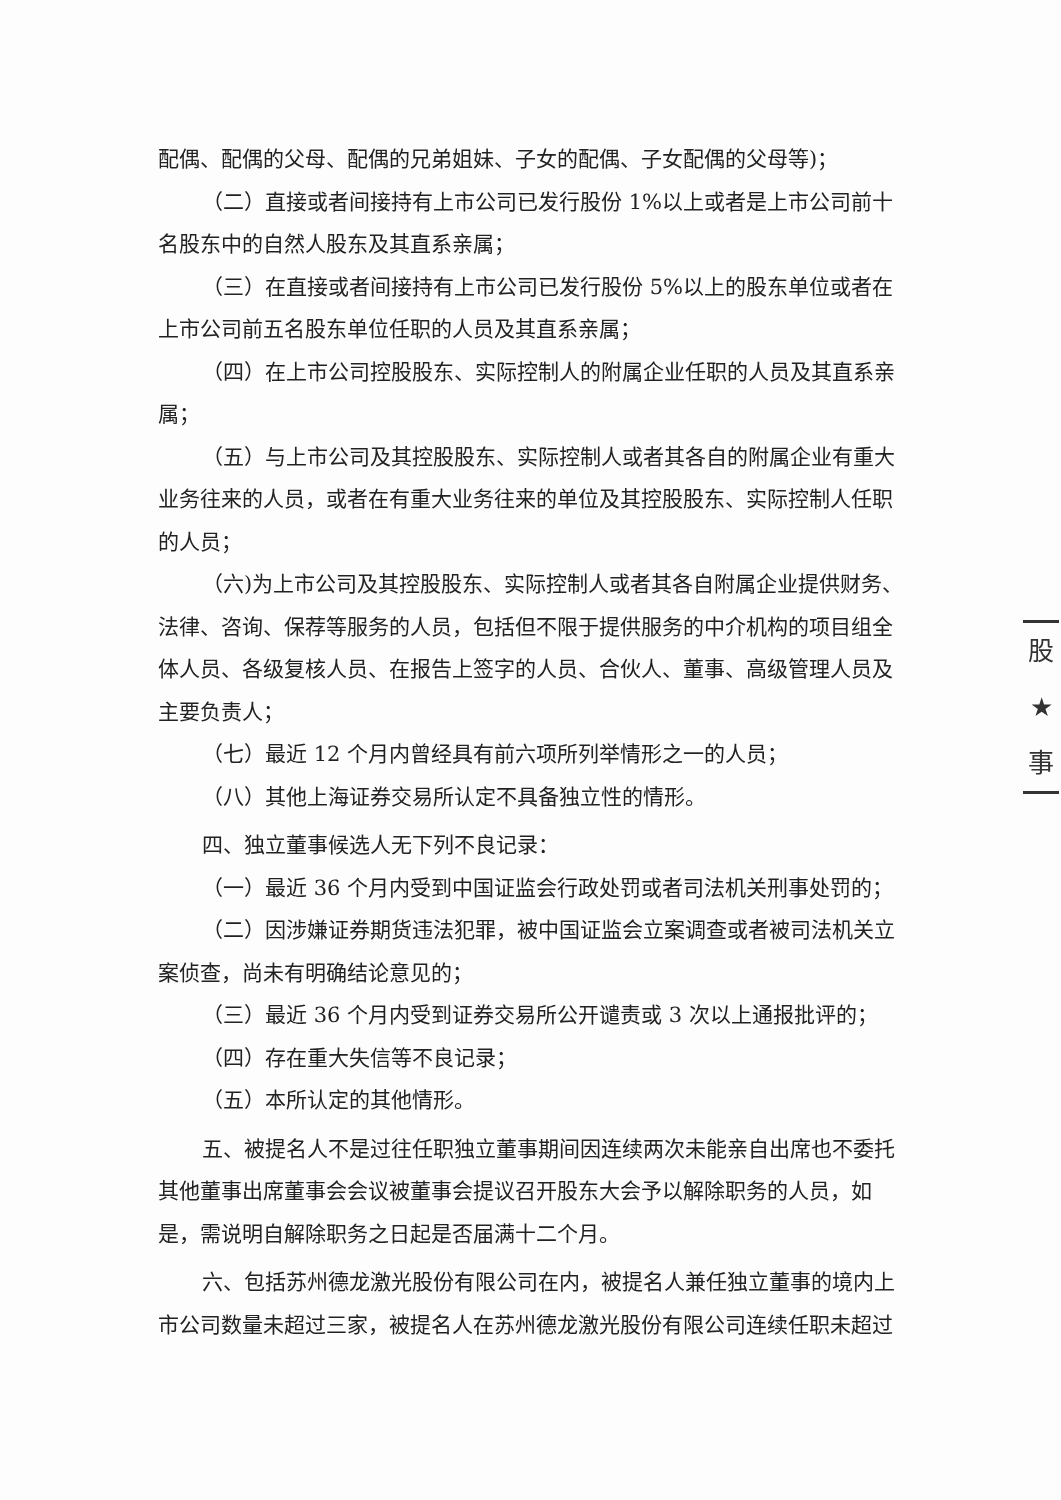配偶、配偶的父母、配偶的兄弟姐妹、子女的配偶、子女配偶的父母等)；
（二）直接或者间接持有上市公司已发行股份 1%以上或者是上市公司前十名股东中的自然人股东及其直系亲属；
（三）在直接或者间接持有上市公司已发行股份 5%以上的股东单位或者在上市公司前五名股东单位任职的人员及其直系亲属；
（四）在上市公司控股股东、实际控制人的附属企业任职的人员及其直系亲属；
（五）与上市公司及其控股股东、实际控制人或者其各自的附属企业有重大业务往来的人员，或者在有重大业务往来的单位及其控股股东、实际控制人任职的人员；
（六)为上市公司及其控股股东、实际控制人或者其各自附属企业提供财务、法律、咨询、保荐等服务的人员，包括但不限于提供服务的中介机构的项目组全体人员、各级复核人员、在报告上签字的人员、合伙人、董事、高级管理人员及主要负责人；
（七）最近 12 个月内曾经具有前六项所列举情形之一的人员；
（八）其他上海证券交易所认定不具备独立性的情形。
四、独立董事候选人无下列不良记录：
（一）最近 36 个月内受到中国证监会行政处罚或者司法机关刑事处罚的；
（二）因涉嫌证券期货违法犯罪，被中国证监会立案调查或者被司法机关立案侦查，尚未有明确结论意见的；
（三）最近 36 个月内受到证券交易所公开谴责或 3 次以上通报批评的；
（四）存在重大失信等不良记录；
（五）本所认定的其他情形。
五、被提名人不是过往任职独立董事期间因连续两次未能亲自出席也不委托其他董事出席董事会会议被董事会提议召开股东大会予以解除职务的人员，如是，需说明自解除职务之日起是否届满十二个月。
六、包括苏州德龙激光股份有限公司在内，被提名人兼任独立董事的境内上市公司数量未超过三家，被提名人在苏州德龙激光股份有限公司连续任职未超过
股
★
事